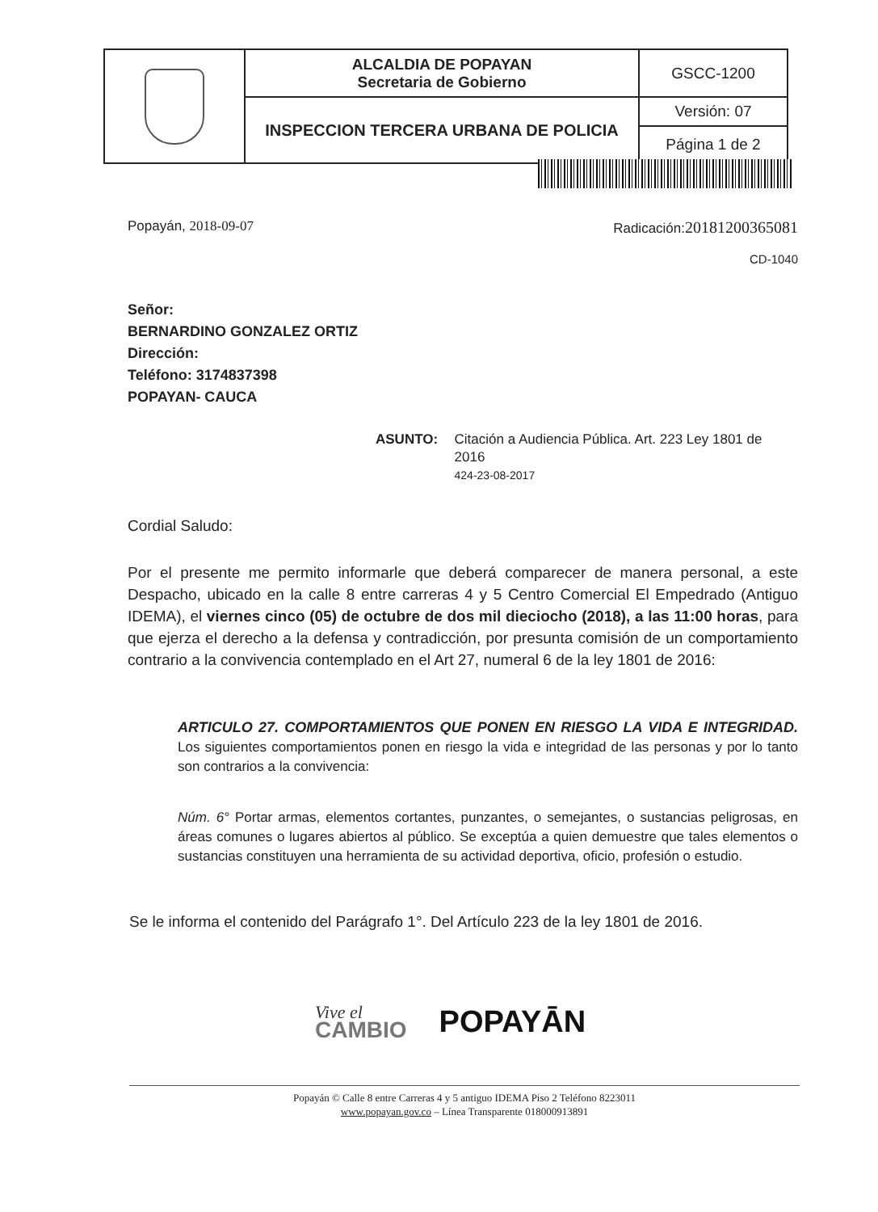| | ALCALDIA DE POPAYAN Secretaria de Gobierno | GSCC-1200 |
| | INSPECCION TERCERA URBANA DE POLICIA | Versión: 07 |
| | | Página 1 de 2 |
Popayán, 2018-09-07 Radicación:20181200365081
CD-1040
Señor:
BERNARDINO GONZALEZ ORTIZ
Dirección:
Teléfono: 3174837398
POPAYAN- CAUCA
ASUNTO: Citación a Audiencia Pública. Art. 223 Ley 1801 de 2016
424-23-08-2017
Cordial Saludo:
Por el presente me permito informarle que deberá comparecer de manera personal, a este Despacho, ubicado en la calle 8 entre carreras 4 y 5 Centro Comercial El Empedrado (Antiguo IDEMA), el viernes cinco (05) de octubre de dos mil dieciocho (2018), a las 11:00 horas, para que ejerza el derecho a la defensa y contradicción, por presunta comisión de un comportamiento contrario a la convivencia contemplado en el Art 27, numeral 6 de la ley 1801 de 2016:
ARTICULO 27. COMPORTAMIENTOS QUE PONEN EN RIESGO LA VIDA E INTEGRIDAD. Los siguientes comportamientos ponen en riesgo la vida e integridad de las personas y por lo tanto son contrarios a la convivencia:
Núm. 6° Portar armas, elementos cortantes, punzantes, o semejantes, o sustancias peligrosas, en áreas comunes o lugares abiertos al público. Se exceptúa a quien demuestre que tales elementos o sustancias constituyen una herramienta de su actividad deportiva, oficio, profesión o estudio.
Se le informa el contenido del Parágrafo 1°. Del Artículo 223 de la ley 1801 de 2016.
Vive el
CAMBIO POPAYĀN
Popayán © Calle 8 entre Carreras 4 y 5 antiguo IDEMA Piso 2 Teléfono 8223011
www.popayan.gov.co – Línea Transparente 018000913891